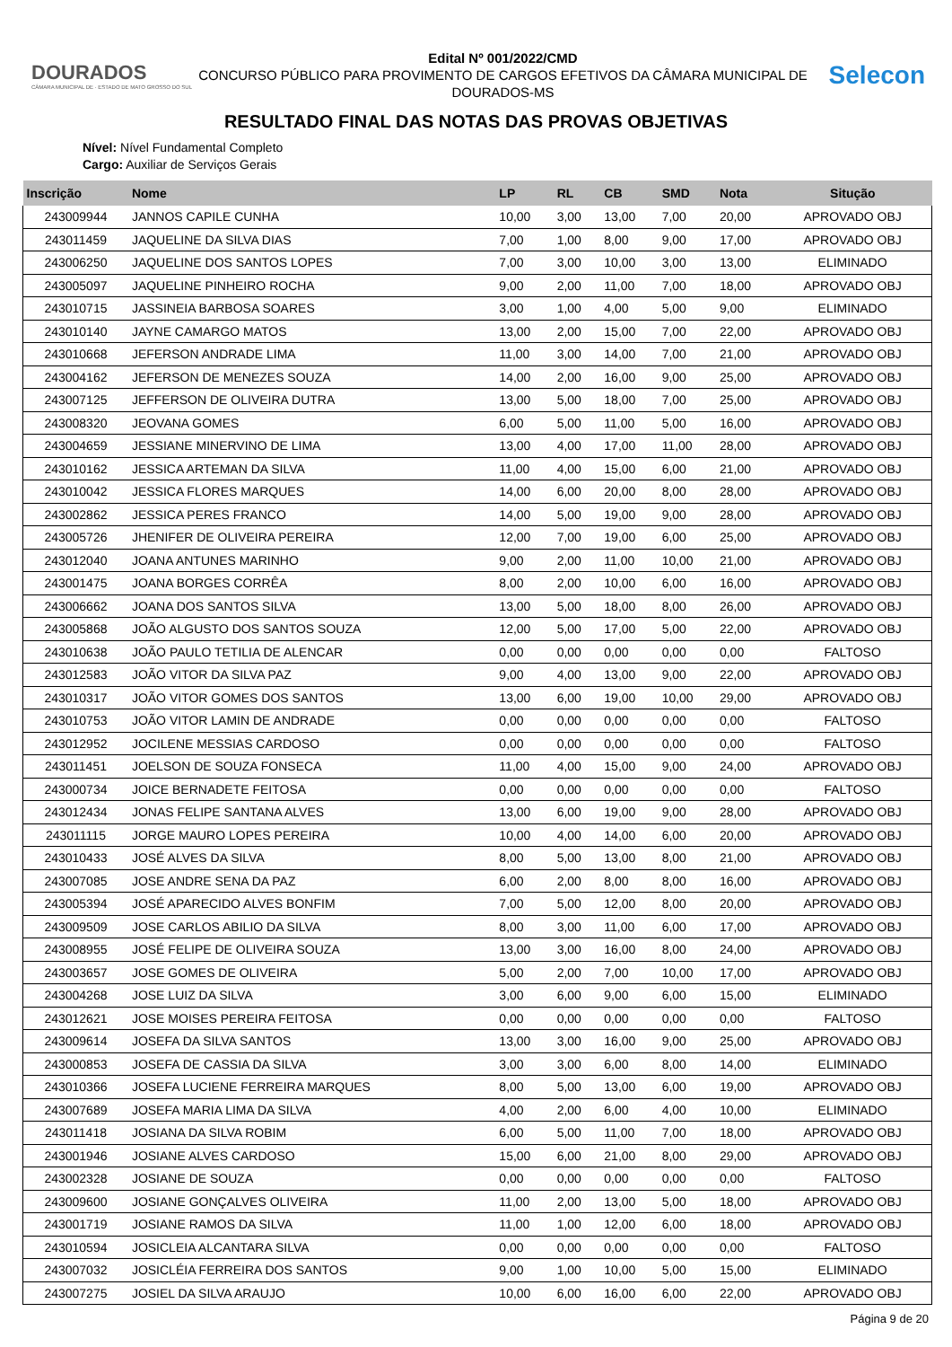DOURADOS
CÂMARA MUNICIPAL DE · ESTADO DE MATO GROSSO DO SUL
Edital Nº 001/2022/CMD
CONCURSO PÚBLICO PARA PROVIMENTO DE CARGOS EFETIVOS DA CÂMARA MUNICIPAL DE DOURADOS-MS
Selecon
RESULTADO FINAL DAS NOTAS DAS PROVAS OBJETIVAS
Nível: Nível Fundamental Completo
Cargo: Auxiliar de Serviços Gerais
| Inscrição | Nome | LP | RL | CB | SMD | Nota | Situção |
| --- | --- | --- | --- | --- | --- | --- | --- |
| 243009944 | JANNOS CAPILE CUNHA | 10,00 | 3,00 | 13,00 | 7,00 | 20,00 | APROVADO OBJ |
| 243011459 | JAQUELINE DA SILVA DIAS | 7,00 | 1,00 | 8,00 | 9,00 | 17,00 | APROVADO OBJ |
| 243006250 | JAQUELINE DOS SANTOS LOPES | 7,00 | 3,00 | 10,00 | 3,00 | 13,00 | ELIMINADO |
| 243005097 | JAQUELINE PINHEIRO ROCHA | 9,00 | 2,00 | 11,00 | 7,00 | 18,00 | APROVADO OBJ |
| 243010715 | JASSINEIA BARBOSA SOARES | 3,00 | 1,00 | 4,00 | 5,00 | 9,00 | ELIMINADO |
| 243010140 | JAYNE CAMARGO MATOS | 13,00 | 2,00 | 15,00 | 7,00 | 22,00 | APROVADO OBJ |
| 243010668 | JEFERSON ANDRADE LIMA | 11,00 | 3,00 | 14,00 | 7,00 | 21,00 | APROVADO OBJ |
| 243004162 | JEFERSON DE MENEZES SOUZA | 14,00 | 2,00 | 16,00 | 9,00 | 25,00 | APROVADO OBJ |
| 243007125 | JEFFERSON DE OLIVEIRA DUTRA | 13,00 | 5,00 | 18,00 | 7,00 | 25,00 | APROVADO OBJ |
| 243008320 | JEOVANA GOMES | 6,00 | 5,00 | 11,00 | 5,00 | 16,00 | APROVADO OBJ |
| 243004659 | JESSIANE MINERVINO DE LIMA | 13,00 | 4,00 | 17,00 | 11,00 | 28,00 | APROVADO OBJ |
| 243010162 | JESSICA ARTEMAN DA SILVA | 11,00 | 4,00 | 15,00 | 6,00 | 21,00 | APROVADO OBJ |
| 243010042 | JESSICA FLORES MARQUES | 14,00 | 6,00 | 20,00 | 8,00 | 28,00 | APROVADO OBJ |
| 243002862 | JESSICA PERES FRANCO | 14,00 | 5,00 | 19,00 | 9,00 | 28,00 | APROVADO OBJ |
| 243005726 | JHENIFER DE OLIVEIRA PEREIRA | 12,00 | 7,00 | 19,00 | 6,00 | 25,00 | APROVADO OBJ |
| 243012040 | JOANA ANTUNES MARINHO | 9,00 | 2,00 | 11,00 | 10,00 | 21,00 | APROVADO OBJ |
| 243001475 | JOANA BORGES CORRÊA | 8,00 | 2,00 | 10,00 | 6,00 | 16,00 | APROVADO OBJ |
| 243006662 | JOANA DOS SANTOS SILVA | 13,00 | 5,00 | 18,00 | 8,00 | 26,00 | APROVADO OBJ |
| 243005868 | JOÃO ALGUSTO DOS SANTOS SOUZA | 12,00 | 5,00 | 17,00 | 5,00 | 22,00 | APROVADO OBJ |
| 243010638 | JOÃO PAULO TETILIA DE ALENCAR | 0,00 | 0,00 | 0,00 | 0,00 | 0,00 | FALTOSO |
| 243012583 | JOÃO VITOR DA SILVA PAZ | 9,00 | 4,00 | 13,00 | 9,00 | 22,00 | APROVADO OBJ |
| 243010317 | JOÃO VITOR GOMES DOS SANTOS | 13,00 | 6,00 | 19,00 | 10,00 | 29,00 | APROVADO OBJ |
| 243010753 | JOÃO VITOR LAMIN DE ANDRADE | 0,00 | 0,00 | 0,00 | 0,00 | 0,00 | FALTOSO |
| 243012952 | JOCILENE MESSIAS CARDOSO | 0,00 | 0,00 | 0,00 | 0,00 | 0,00 | FALTOSO |
| 243011451 | JOELSON DE SOUZA FONSECA | 11,00 | 4,00 | 15,00 | 9,00 | 24,00 | APROVADO OBJ |
| 243000734 | JOICE BERNADETE FEITOSA | 0,00 | 0,00 | 0,00 | 0,00 | 0,00 | FALTOSO |
| 243012434 | JONAS FELIPE SANTANA ALVES | 13,00 | 6,00 | 19,00 | 9,00 | 28,00 | APROVADO OBJ |
| 243011115 | JORGE MAURO LOPES PEREIRA | 10,00 | 4,00 | 14,00 | 6,00 | 20,00 | APROVADO OBJ |
| 243010433 | JOSÉ ALVES DA SILVA | 8,00 | 5,00 | 13,00 | 8,00 | 21,00 | APROVADO OBJ |
| 243007085 | JOSE ANDRE SENA DA PAZ | 6,00 | 2,00 | 8,00 | 8,00 | 16,00 | APROVADO OBJ |
| 243005394 | JOSÉ APARECIDO ALVES BONFIM | 7,00 | 5,00 | 12,00 | 8,00 | 20,00 | APROVADO OBJ |
| 243009509 | JOSE CARLOS ABILIO DA SILVA | 8,00 | 3,00 | 11,00 | 6,00 | 17,00 | APROVADO OBJ |
| 243008955 | JOSÉ FELIPE DE OLIVEIRA SOUZA | 13,00 | 3,00 | 16,00 | 8,00 | 24,00 | APROVADO OBJ |
| 243003657 | JOSE GOMES DE OLIVEIRA | 5,00 | 2,00 | 7,00 | 10,00 | 17,00 | APROVADO OBJ |
| 243004268 | JOSE LUIZ DA SILVA | 3,00 | 6,00 | 9,00 | 6,00 | 15,00 | ELIMINADO |
| 243012621 | JOSE MOISES PEREIRA FEITOSA | 0,00 | 0,00 | 0,00 | 0,00 | 0,00 | FALTOSO |
| 243009614 | JOSEFA DA SILVA SANTOS | 13,00 | 3,00 | 16,00 | 9,00 | 25,00 | APROVADO OBJ |
| 243000853 | JOSEFA DE CASSIA DA SILVA | 3,00 | 3,00 | 6,00 | 8,00 | 14,00 | ELIMINADO |
| 243010366 | JOSEFA LUCIENE FERREIRA MARQUES | 8,00 | 5,00 | 13,00 | 6,00 | 19,00 | APROVADO OBJ |
| 243007689 | JOSEFA MARIA LIMA DA SILVA | 4,00 | 2,00 | 6,00 | 4,00 | 10,00 | ELIMINADO |
| 243011418 | JOSIANA DA SILVA ROBIM | 6,00 | 5,00 | 11,00 | 7,00 | 18,00 | APROVADO OBJ |
| 243001946 | JOSIANE ALVES CARDOSO | 15,00 | 6,00 | 21,00 | 8,00 | 29,00 | APROVADO OBJ |
| 243002328 | JOSIANE DE SOUZA | 0,00 | 0,00 | 0,00 | 0,00 | 0,00 | FALTOSO |
| 243009600 | JOSIANE GONÇALVES OLIVEIRA | 11,00 | 2,00 | 13,00 | 5,00 | 18,00 | APROVADO OBJ |
| 243001719 | JOSIANE RAMOS DA SILVA | 11,00 | 1,00 | 12,00 | 6,00 | 18,00 | APROVADO OBJ |
| 243010594 | JOSICLEIA ALCANTARA SILVA | 0,00 | 0,00 | 0,00 | 0,00 | 0,00 | FALTOSO |
| 243007032 | JOSICLÉIA FERREIRA DOS SANTOS | 9,00 | 1,00 | 10,00 | 5,00 | 15,00 | ELIMINADO |
| 243007275 | JOSIEL DA SILVA ARAUJO | 10,00 | 6,00 | 16,00 | 6,00 | 22,00 | APROVADO OBJ |
Página 9 de 20